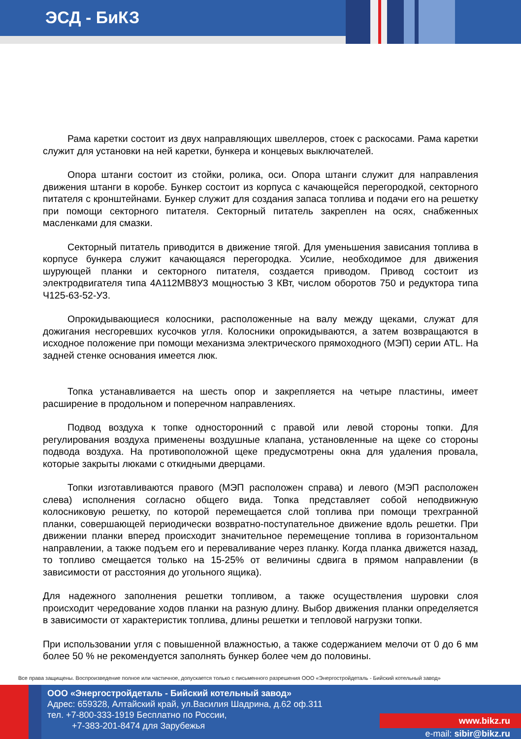ЭСД - БиКЗ
Рама каретки состоит из двух направляющих швеллеров, стоек с раскосами. Рама каретки служит для установки на ней каретки, бункера и концевых выключателей.
Опора штанги состоит из стойки, ролика, оси. Опора штанги служит для направления движения штанги в коробе. Бункер состоит из корпуса с качающейся перегородкой, секторного питателя с кронштейнами. Бункер служит для создания запаса топлива и подачи его на решетку при помощи секторного питателя. Секторный питатель закреплен на осях, снабженных масленками для смазки.
Секторный питатель приводится в движение тягой. Для уменьшения зависания топлива в корпусе бункера служит качающаяся перегородка. Усилие, необходимое для движения шурующей планки и секторного питателя, создается приводом. Привод состоит из электродвигателя типа 4А112МВ8У3 мощностью 3 КВт, числом оборотов 750 и редуктора типа Ч125-63-52-У3.
Опрокидывающиеся колосники, расположенные на валу между щеками, служат для дожигания несгоревших кусочков угля. Колосники опрокидываются, а затем возвращаются в исходное положение при помощи механизма электрического прямоходного (МЭП) серии ATL. На задней стенке основания имеется люк.
Топка устанавливается на шесть опор и закрепляется на четыре пластины, имеет расширение в продольном и поперечном направлениях.
Подвод воздуха к топке односторонний с правой или левой стороны топки. Для регулирования воздуха применены воздушные клапана, установленные на щеке со стороны подвода воздуха. На противоположной щеке предусмотрены окна для удаления провала, которые закрыты люками с откидными дверцами.
Топки изготавливаются правого (МЭП расположен справа) и левого (МЭП расположен слева) исполнения согласно общего вида. Топка представляет собой неподвижную колосниковую решетку, по которой перемещается слой топлива при помощи трехгранной планки, совершающей периодически возвратно-поступательное движение вдоль решетки. При движении планки вперед происходит значительное перемещение топлива в горизонтальном направлении, а также подъем его и переваливание через планку. Когда планка движется назад, то топливо смещается только на 15-25% от величины сдвига в прямом направлении (в зависимости от расстояния до угольного ящика).
Для надежного заполнения решетки топливом, а также осуществления шуровки слоя происходит чередование ходов планки на разную длину. Выбор движения планки определяется в зависимости от характеристик топлива, длины решетки и тепловой нагрузки топки.
При использовании угля с повышенной влажностью, а также содержанием мелочи от 0 до 6 мм более 50 % не рекомендуется заполнять бункер более чем до половины.
Все права защищены. Воспроизведение полное или частичное, допускается только с письменного разрешения ООО «Энергостройдеталь - Бийский котельный завод»
ООО «Энергостройдеталь - Бийский котельный завод»
Адрес: 659328, Алтайский край, ул.Василия Шадрина, д.62 оф.311
тел. +7-800-333-1919 Бесплатно по России,
+7-383-201-8474 для Зарубежья
www.bikz.ru
e-mail: sibir@bikz.ru